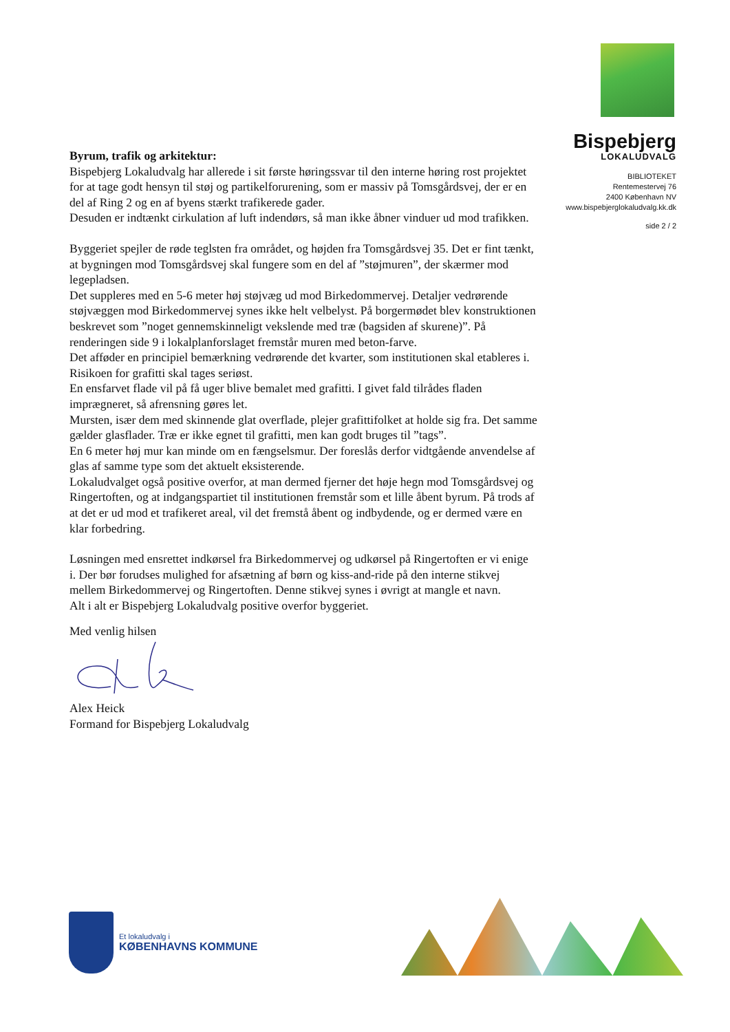Bispebjerg
LOKALUDVALG
BIBLIOTEKET
Rentemestervej 76
2400 København NV
www.bispebjerglokaludvalg.kk.dk
side 2 / 2
Byrum, trafik og arkitektur:
Bispebjerg Lokaludvalg har allerede i sit første høringssvar til den interne høring rost projektet for at tage godt hensyn til støj og partikelforurening, som er massiv på Tomsgårdsvej, der er en del af Ring 2 og en af byens stærkt trafikerede gader.
Desuden er indtænkt cirkulation af luft indendørs, så man ikke åbner vinduer ud mod trafikken.
Byggeriet spejler de røde teglsten fra området, og højden fra Tomsgårdsvej 35. Det er fint tænkt, at bygningen mod Tomsgårdsvej skal fungere som en del af ”støjmuren”, der skærmer mod legepladsen.
Det suppleres med en 5-6 meter høj støjvæg ud mod Birkedommervej. Detaljer vedrørende støjvæggen mod Birkedommervej synes ikke helt velbelyst. På borgermødet blev konstruktionen beskrevet som ”noget gennemskinneligt vekslende med træ (bagsiden af skurene)”. På renderingen side 9 i lokalplanforslaget fremstår muren med beton-farve.
Det afføder en principiel bemærkning vedrørende det kvarter, som institutionen skal etableres i. Risikoen for grafitti skal tages seriøst.
En ensfarvet flade vil på få uger blive bemalet med grafitti. I givet fald tilrådes fladen imprægneret, så afrensning gøres let.
Mursten, især dem med skinnende glat overflade, plejer grafittifolket at holde sig fra. Det samme gælder glasflader. Træ er ikke egnet til grafitti, men kan godt bruges til ”tags”.
En 6 meter høj mur kan minde om en fængselsmur. Der foreslås derfor vidtgående anvendelse af glas af samme type som det aktuelt eksisterende.
Lokaludvalget også positive overfor, at man dermed fjerner det høje hegn mod Tomsgårdsvej og Ringertoften, og at indgangspartiet til institutionen fremstår som et lille åbent byrum. På trods af at det er ud mod et trafikeret areal, vil det fremstå åbent og indbydende, og er dermed være en klar forbedring.
Løsningen med ensrettet indkørsel fra Birkedommervej og udkørsel på Ringertoften er vi enige i. Der bør forudses mulighed for afsætning af børn og kiss-and-ride på den interne stikvej mellem Birkedommervej og Ringertoften. Denne stikvej synes i øvrigt at mangle et navn.
Alt i alt er Bispebjerg Lokaludvalg positive overfor byggeriet.
Med venlig hilsen
Alex Heick
Formand for Bispebjerg Lokaludvalg
Et lokaludvalg i
KØBENHAVNS KOMMUNE